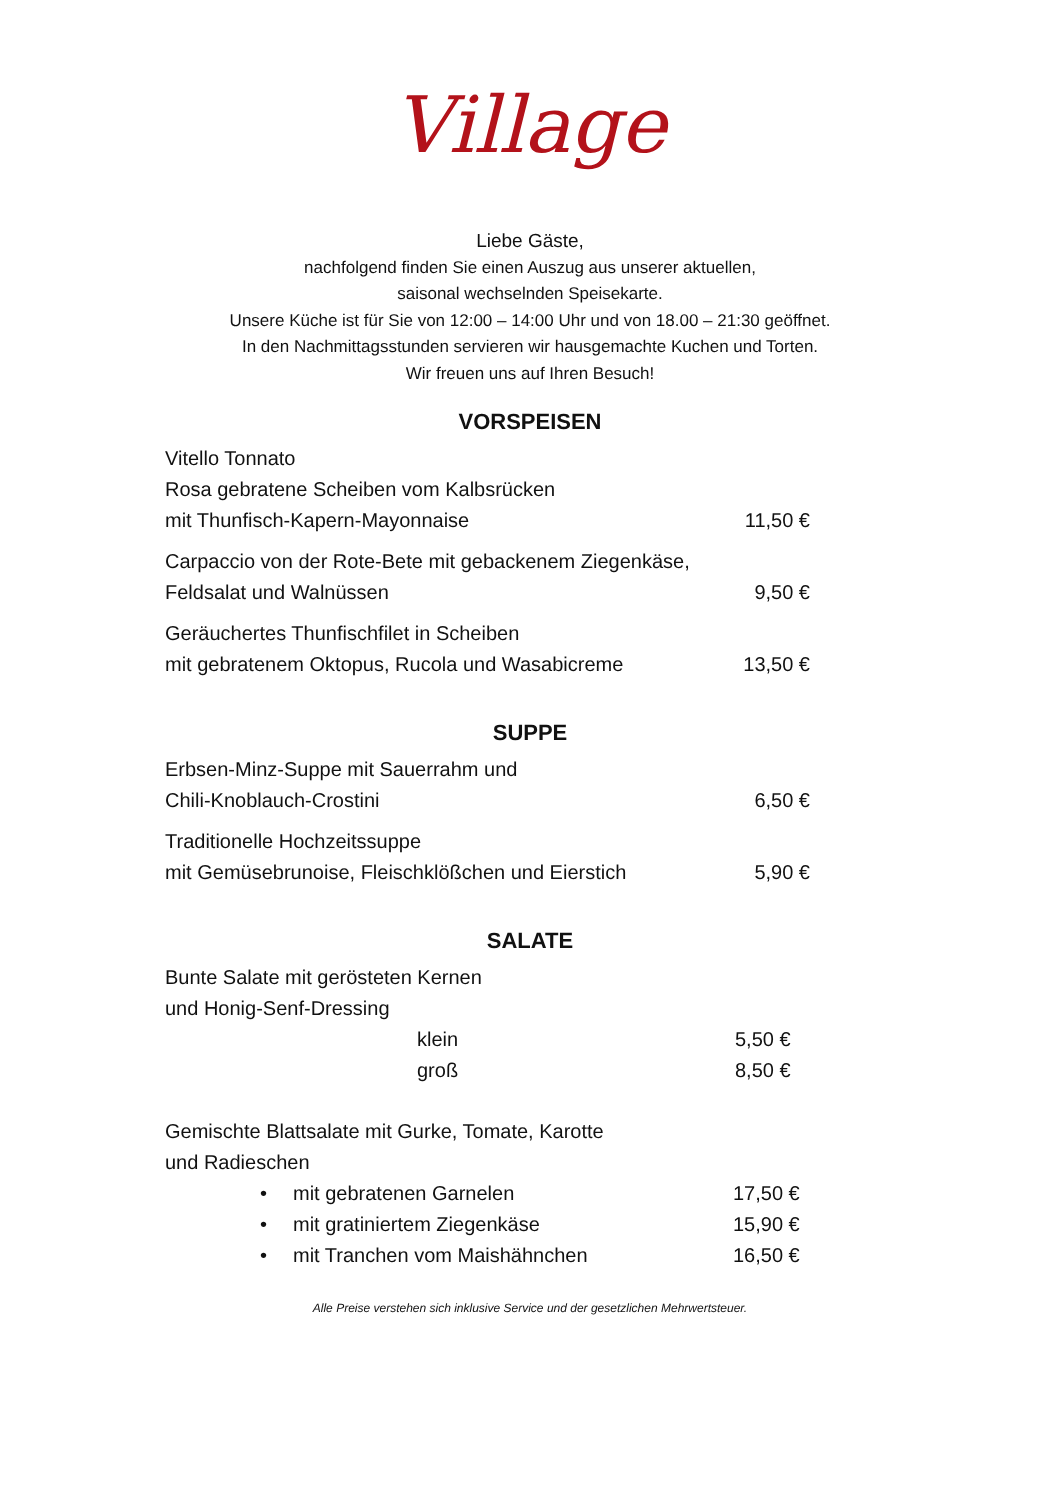Village
Liebe Gäste,
nachfolgend finden Sie einen Auszug aus unserer aktuellen,
saisonal wechselnden Speisekarte.
Unsere Küche ist für Sie von 12:00 – 14:00 Uhr und von 18.00 – 21:30 geöffnet.
In den Nachmittagsstunden servieren wir hausgemachte Kuchen und Torten.
Wir freuen uns auf Ihren Besuch!
VORSPEISEN
Vitello Tonnato
Rosa gebratene Scheiben vom Kalbsrücken
mit Thunfisch-Kapern-Mayonnaise 11,50 €
Carpaccio von der Rote-Bete mit gebackenem Ziegenkäse,
Feldsalat und Walnüssen 9,50 €
Geräuchertes Thunfischfilet in Scheiben
mit gebratenem Oktopus, Rucola und Wasabicreme 13,50 €
SUPPE
Erbsen-Minz-Suppe mit Sauerrahm und
Chili-Knoblauch-Crostini 6,50 €
Traditionelle Hochzeitssuppe
mit Gemüsebrunoise, Fleischklößchen und Eierstich 5,90 €
SALATE
Bunte Salate mit gerösteten Kernen
und Honig-Senf-Dressing
klein 5,50 €
groß 8,50 €
Gemischte Blattsalate mit Gurke, Tomate, Karotte
und Radieschen
• mit gebratenen Garnelen 17,50 €
• mit gratiniertem Ziegenkäse 15,90 €
• mit Tranchen vom Maishähnchen 16,50 €
Alle Preise verstehen sich inklusive Service und der gesetzlichen Mehrwertsteuer.